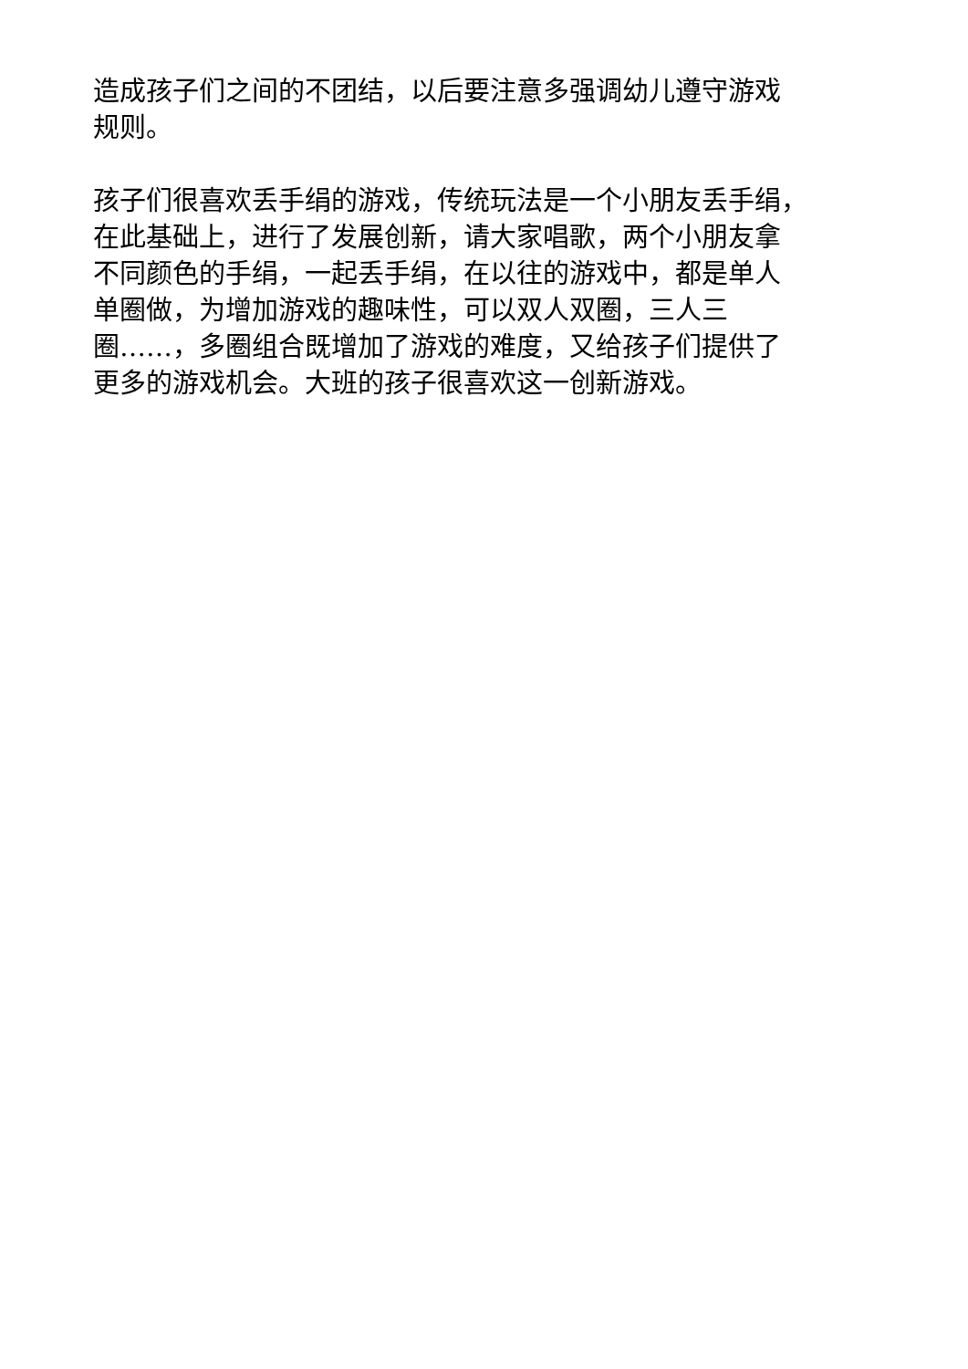造成孩子们之间的不团结，以后要注意多强调幼儿遵守游戏
规则。
孩子们很喜欢丢手绢的游戏，传统玩法是一个小朋友丢手绢，
在此基础上，进行了发展创新，请大家唱歌，两个小朋友拿
不同颜色的手绢，一起丢手绢，在以往的游戏中，都是单人
单圈做，为增加游戏的趣味性，可以双人双圈，三人三
圈……，多圈组合既增加了游戏的难度，又给孩子们提供了
更多的游戏机会。大班的孩子很喜欢这一创新游戏。